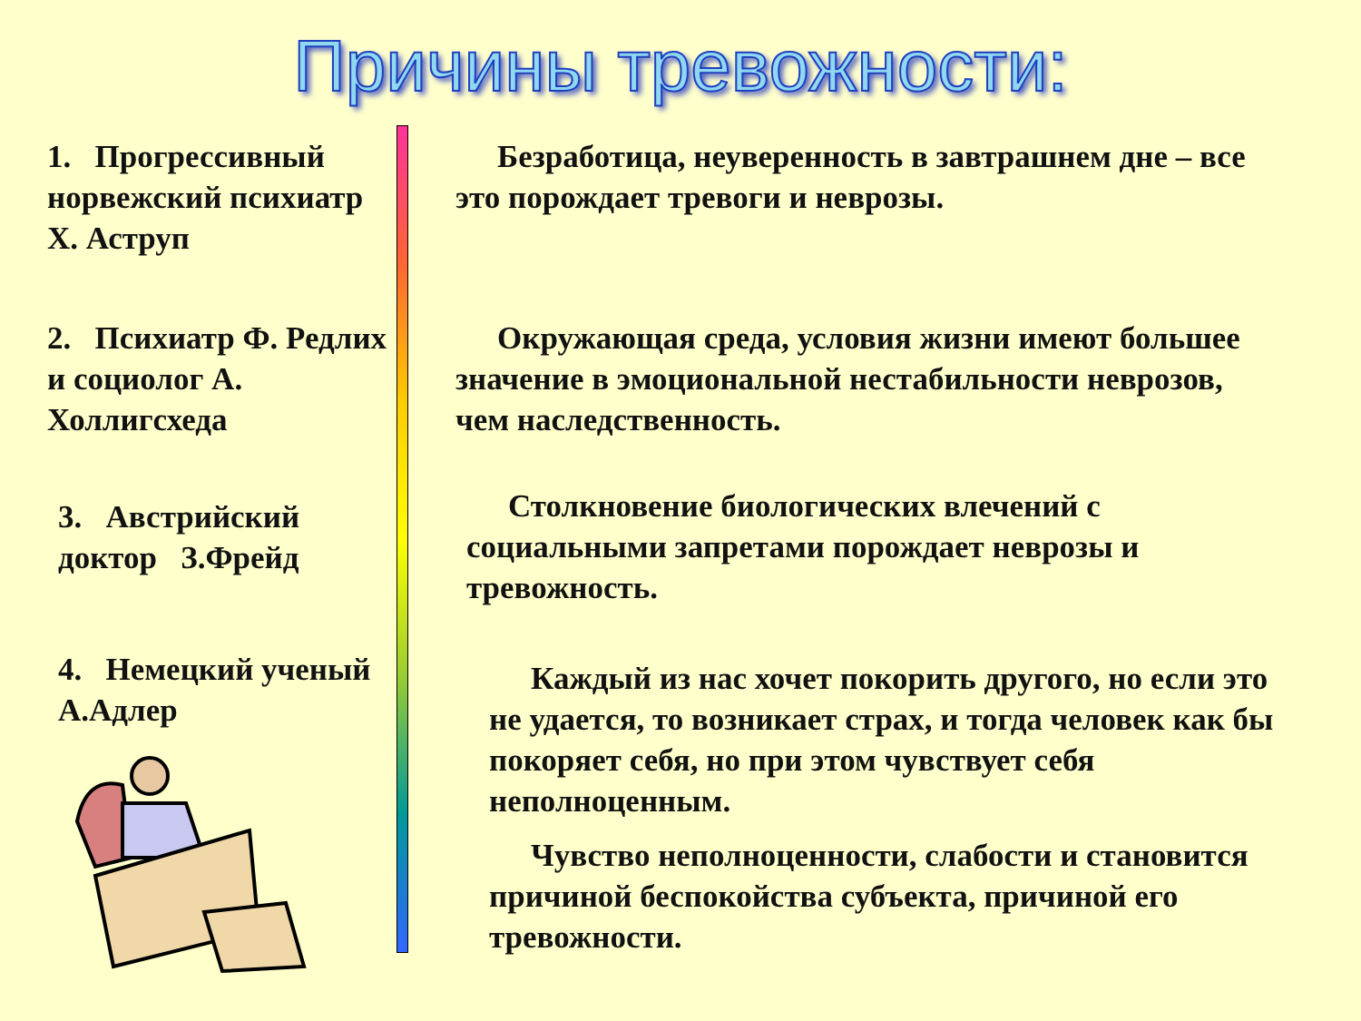Причины тревожности:
1. Прогрессивный норвежский психиатр Х. Аструп
Безработица, неуверенность в завтрашнем дне – все это порождает тревоги и неврозы.
2. Психиатр Ф. Редлих и социолог А. Холлигсхеда
Окружающая среда, условия жизни имеют большее значение в эмоциональной нестабильности неврозов, чем наследственность.
3. Австрийский доктор З.Фрейд
Столкновение биологических влечений с социальными запретами порождает неврозы и тревожность.
4. Немецкий ученый А.Адлер
Каждый из нас хочет покорить другого, но если это не удается, то возникает страх, и тогда человек как бы покоряет себя, но при этом чувствует себя неполноценным.
Чувство неполноценности, слабости и становится причиной беспокойства субъекта, причиной его тревожности.